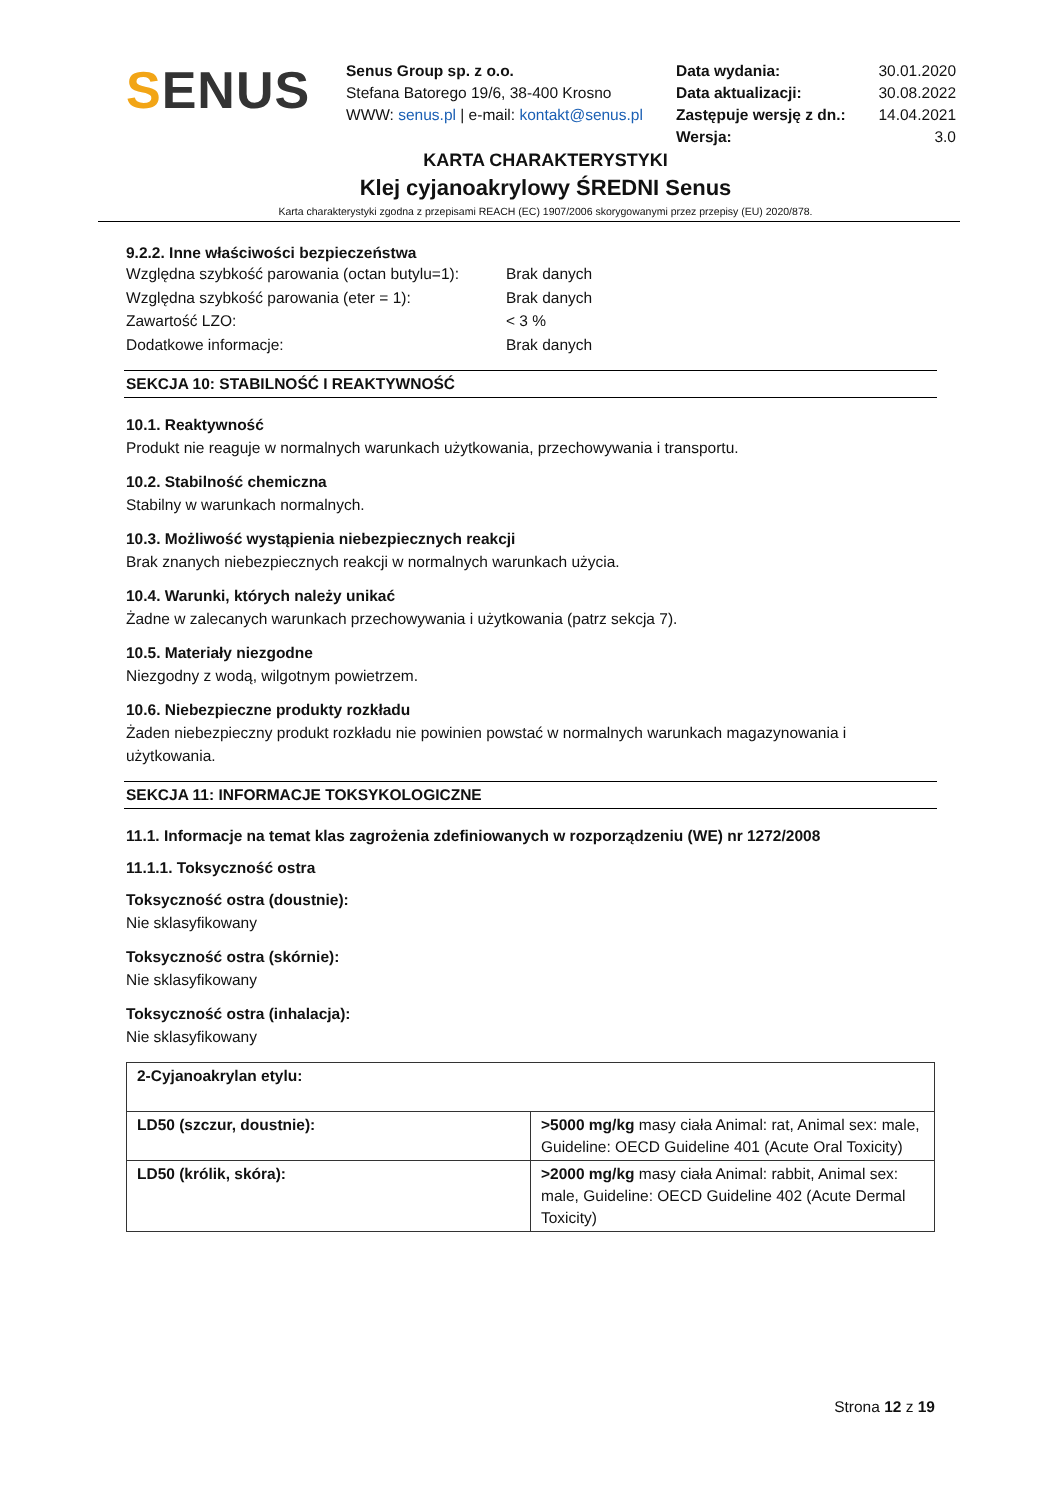SENUS
Senus Group sp. z o.o.
Stefana Batorego 19/6, 38-400 Krosno
WWW: senus.pl | e-mail: kontakt@senus.pl
Data wydania: 30.01.2020 Data aktualizacji: 30.08.2022 Zastępuje wersję z dn.: 14.04.2021 Wersja: 3.0
KARTA CHARAKTERYSTYKI
Klej cyjanoakrylowy ŚREDNI Senus
Karta charakterystyki zgodna z przepisami REACH (EC) 1907/2006 skorygowanymi przez przepisy (EU) 2020/878.
9.2.2. Inne właściwości bezpieczeństwa
Względna szybkość parowania (octan butylu=1): Brak danych Względna szybkość parowania (eter = 1): Brak danych Zawartość LZO: < 3 % Dodatkowe informacje: Brak danych
SEKCJA 10: STABILNOŚĆ I REAKTYWNOŚĆ
10.1. Reaktywność
Produkt nie reaguje w normalnych warunkach użytkowania, przechowywania i transportu.
10.2. Stabilność chemiczna
Stabilny w warunkach normalnych.
10.3. Możliwość wystąpienia niebezpiecznych reakcji
Brak znanych niebezpiecznych reakcji w normalnych warunkach użycia.
10.4. Warunki, których należy unikać
Żadne w zalecanych warunkach przechowywania i użytkowania (patrz sekcja 7).
10.5. Materiały niezgodne
Niezgodny z wodą, wilgotnym powietrzem.
10.6. Niebezpieczne produkty rozkładu
Żaden niebezpieczny produkt rozkładu nie powinien powstać w normalnych warunkach magazynowania i użytkowania.
SEKCJA 11: INFORMACJE TOKSYKOLOGICZNE
11.1. Informacje na temat klas zagrożenia zdefiniowanych w rozporządzeniu (WE) nr 1272/2008
11.1.1. Toksyczność ostra
Toksyczność ostra (doustnie):
Nie sklasyfikowany
Toksyczność ostra (skórnie):
Nie sklasyfikowany
Toksyczność ostra (inhalacja):
Nie sklasyfikowany
| 2-Cyjanoakrylan etylu: | |
| LD50 (szczur, doustnie): | >5000 mg/kg masy ciała Animal: rat, Animal sex: male, Guideline: OECD Guideline 401 (Acute Oral Toxicity) |
| LD50 (królik, skóra): | >2000 mg/kg masy ciała Animal: rabbit, Animal sex: male, Guideline: OECD Guideline 402 (Acute Dermal Toxicity) |
Strona 12 z 19